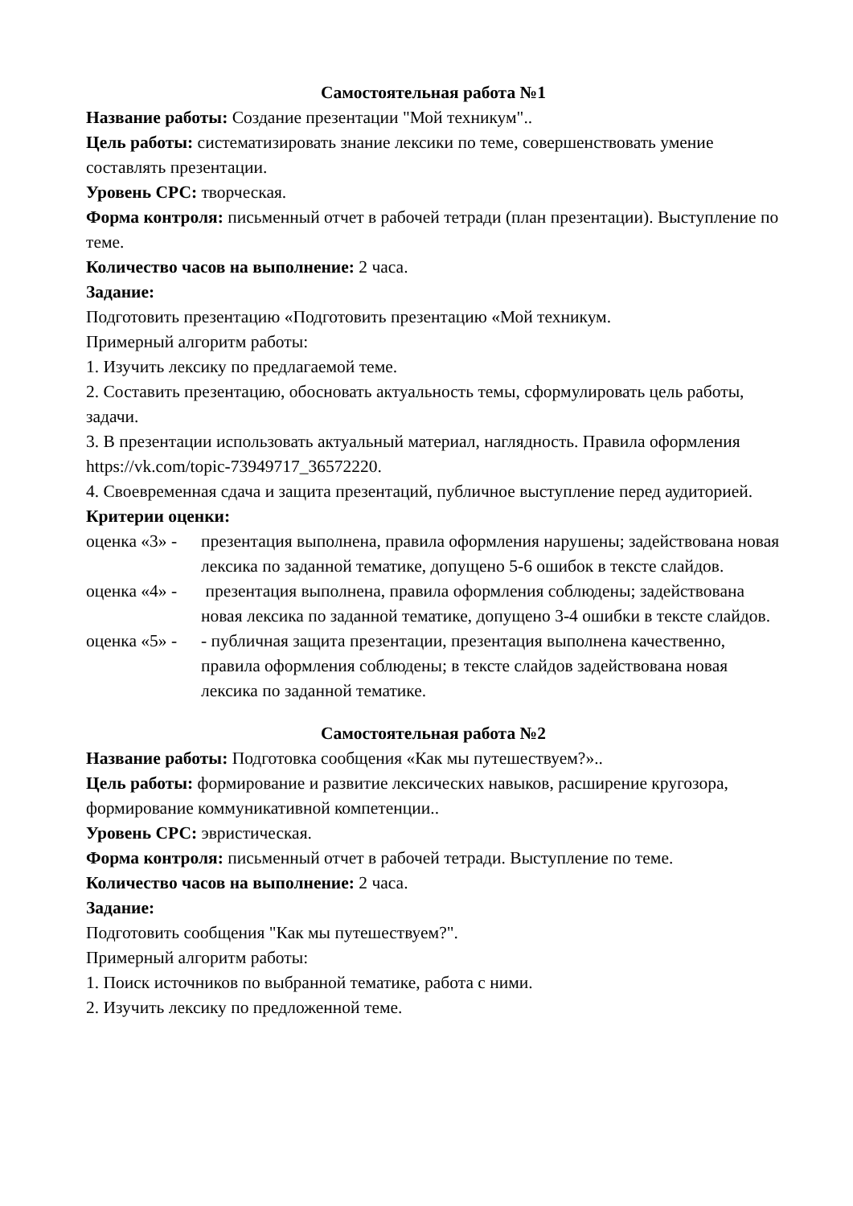Самостоятельная работа №1
Название работы: Создание презентации "Мой техникум"..
Цель работы: систематизировать знание лексики по теме, совершенствовать умение составлять презентации.
Уровень СРС: творческая.
Форма контроля: письменный отчет в рабочей тетради (план презентации). Выступление по теме.
Количество часов на выполнение: 2 часа.
Задание:
Подготовить презентацию «Подготовить презентацию «Мой техникум.
Примерный алгоритм работы:
1. Изучить лексику по предлагаемой теме.
2. Составить презентацию, обосновать актуальность темы, сформулировать цель работы, задачи.
3. В презентации использовать актуальный материал, наглядность. Правила оформления https://vk.com/topic-73949717_36572220.
4. Своевременная сдача и защита презентаций, публичное выступление перед аудиторией.
Критерии оценки:
оценка «3» - презентация выполнена, правила оформления нарушены; задействована новая лексика по заданной тематике, допущено 5-6 ошибок в тексте слайдов.
оценка «4» - презентация выполнена, правила оформления соблюдены; задействована новая лексика по заданной тематике, допущено 3-4 ошибки в тексте слайдов.
оценка «5» - - публичная защита презентации, презентация выполнена качественно, правила оформления соблюдены; в тексте слайдов задействована новая лексика по заданной тематике.
Самостоятельная работа №2
Название работы: Подготовка сообщения «Как мы путешествуем?»..
Цель работы: формирование и развитие лексических навыков, расширение кругозора, формирование коммуникативной компетенции..
Уровень СРС: эвристическая.
Форма контроля: письменный отчет в рабочей тетради. Выступление по теме.
Количество часов на выполнение: 2 часа.
Задание:
Подготовить сообщения "Как мы путешествуем?".
Примерный алгоритм работы:
1. Поиск источников по выбранной тематике, работа с ними.
2. Изучить лексику по предложенной теме.